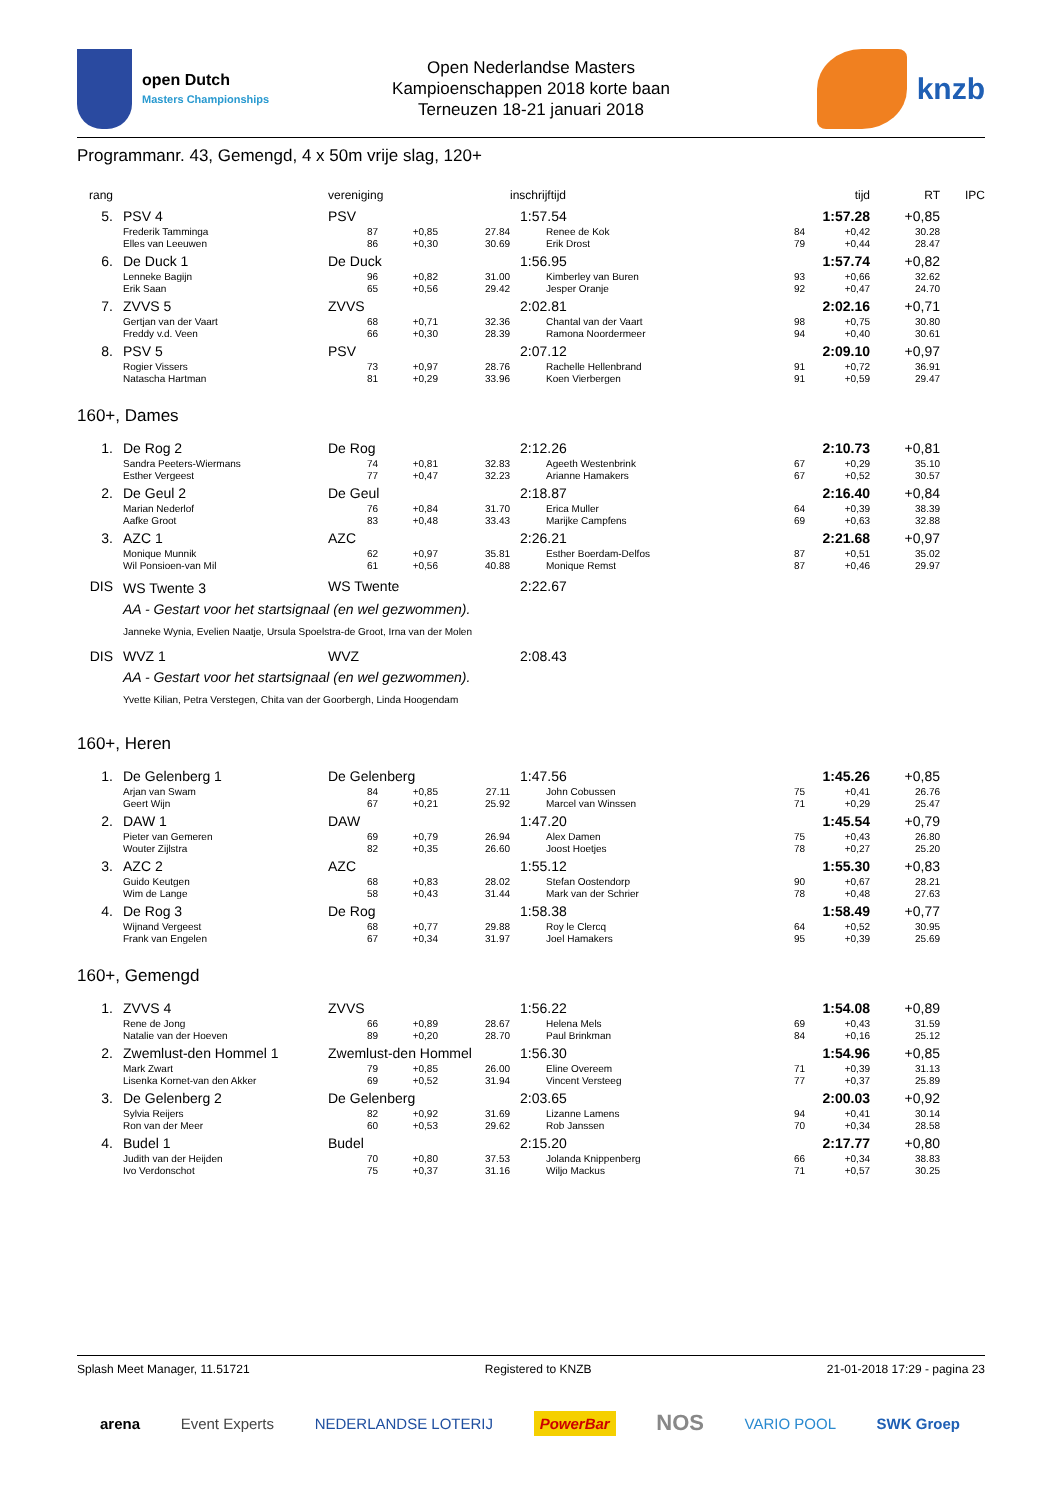open Dutch
Masters Championships
Open Nederlandse Masters
Kampioenschappen 2018 korte baan
Terneuzen 18-21 januari 2018
knzb
Programmanr. 43, Gemengd, 4 x 50m vrije slag, 120+
| rang | | vereniging | | | inschrijftijd | | tijd | RT | IPC |
| --- | --- | --- | --- | --- | --- | --- | --- | --- | --- |
| 5. | PSV 4 | PSV | | | 1:57.54 | 1:57.28 | | +0,85 | |
| | Frederik Tamminga | 87 | +0,85 | 27.84 | Renee de Kok | 84 | +0,42 | 30.28 | |
| | Elles van Leeuwen | 86 | +0,30 | 30.69 | Erik Drost | 79 | +0,44 | 28.47 | |
| 6. | De Duck 1 | De Duck | | | 1:56.95 | 1:57.74 | | +0,82 | |
| | Lenneke Bagijn | 96 | +0,82 | 31.00 | Kimberley van Buren | 93 | +0,66 | 32.62 | |
| | Erik Saan | 65 | +0,56 | 29.42 | Jesper Oranje | 92 | +0,47 | 24.70 | |
| 7. | ZVVS 5 | ZVVS | | | 2:02.81 | 2:02.16 | | +0,71 | |
| | Gertjan van der Vaart | 68 | +0,71 | 32.36 | Chantal van der Vaart | 98 | +0,75 | 30.80 | |
| | Freddy v.d. Veen | 66 | +0,30 | 28.39 | Ramona Noordermeer | 94 | +0,40 | 30.61 | |
| 8. | PSV 5 | PSV | | | 2:07.12 | 2:09.10 | | +0,97 | |
| | Rogier Vissers | 73 | +0,97 | 28.76 | Rachelle Hellenbrand | 91 | +0,72 | 36.91 | |
| | Natascha Hartman | 81 | +0,29 | 33.96 | Koen Vierbergen | 91 | +0,59 | 29.47 | |
160+, Dames
| 1. | De Rog 2 | De Rog | | | 2:12.26 | 2:10.73 | | +0,81 | |
| | Sandra Peeters-Wiermans | 74 | +0,81 | 32.83 | Ageeth Westenbrink | 67 | +0,29 | 35.10 | |
| | Esther Vergeest | 77 | +0,47 | 32.23 | Arianne Hamakers | 67 | +0,52 | 30.57 | |
| 2. | De Geul 2 | De Geul | | | 2:18.87 | 2:16.40 | | +0,84 | |
| | Marian Nederlof | 76 | +0,84 | 31.70 | Erica Muller | 64 | +0,39 | 38.39 | |
| | Aafke Groot | 83 | +0,48 | 33.43 | Marijke Campfens | 69 | +0,63 | 32.88 | |
| 3. | AZC 1 | AZC | | | 2:26.21 | 2:21.68 | | +0,97 | |
| | Monique Munnik | 62 | +0,97 | 35.81 | Esther Boerdam-Delfos | 87 | +0,51 | 35.02 | |
| | Wil Ponsioen-van Mil | 61 | +0,56 | 40.88 | Monique Remst | 87 | +0,46 | 29.97 | |
| DIS | WS Twente 3 | WS Twente | | | 2:22.67 | | | | |
| | AA - Gestart voor het startsignaal (en wel gezwommen). | | | | | | | | |
| | Janneke Wynia, Evelien Naatje, Ursula Spoelstra-de Groot, Irna van der Molen | | | | | | | | |
| DIS | WVZ 1 | WVZ | | | 2:08.43 | | | | |
| | AA - Gestart voor het startsignaal (en wel gezwommen). | | | | | | | | |
| | Yvette Kilian, Petra Verstegen, Chita van der Goorbergh, Linda Hoogendam | | | | | | | | |
160+, Heren
| 1. | De Gelenberg 1 | De Gelenberg | | | 1:47.56 | 1:45.26 | | +0,85 | |
| | Arjan van Swam | 84 | +0,85 | 27.11 | John Cobussen | 75 | +0,41 | 26.76 | |
| | Geert Wijn | 67 | +0,21 | 25.92 | Marcel van Winssen | 71 | +0,29 | 25.47 | |
| 2. | DAW 1 | DAW | | | 1:47.20 | 1:45.54 | | +0,79 | |
| | Pieter van Gemeren | 69 | +0,79 | 26.94 | Alex Damen | 75 | +0,43 | 26.80 | |
| | Wouter Zijlstra | 82 | +0,35 | 26.60 | Joost Hoetjes | 78 | +0,27 | 25.20 | |
| 3. | AZC 2 | AZC | | | 1:55.12 | 1:55.30 | | +0,83 | |
| | Guido Keutgen | 68 | +0,83 | 28.02 | Stefan Oostendorp | 90 | +0,67 | 28.21 | |
| | Wim de Lange | 58 | +0,43 | 31.44 | Mark van der Schrier | 78 | +0,48 | 27.63 | |
| 4. | De Rog 3 | De Rog | | | 1:58.38 | 1:58.49 | | +0,77 | |
| | Wijnand Vergeest | 68 | +0,77 | 29.88 | Roy le Clercq | 64 | +0,52 | 30.95 | |
| | Frank van Engelen | 67 | +0,34 | 31.97 | Joel Hamakers | 95 | +0,39 | 25.69 | |
160+, Gemengd
| 1. | ZVVS 4 | ZVVS | | | 1:56.22 | 1:54.08 | | +0,89 | |
| | Rene de Jong | 66 | +0,89 | 28.67 | Helena Mels | 69 | +0,43 | 31.59 | |
| | Natalie van der Hoeven | 89 | +0,20 | 28.70 | Paul Brinkman | 84 | +0,16 | 25.12 | |
| 2. | Zwemlust-den Hommel 1 | Zwemlust-den Hommel | | | 1:56.30 | 1:54.96 | | +0,85 | |
| | Mark Zwart | 79 | +0,85 | 26.00 | Eline Overeem | 71 | +0,39 | 31.13 | |
| | Lisenka Kornet-van den Akker | 69 | +0,52 | 31.94 | Vincent Versteeg | 77 | +0,37 | 25.89 | |
| 3. | De Gelenberg 2 | De Gelenberg | | | 2:03.65 | 2:00.03 | | +0,92 | |
| | Sylvia Reijers | 82 | +0,92 | 31.69 | Lizanne Lamens | 94 | +0,41 | 30.14 | |
| | Ron van der Meer | 60 | +0,53 | 29.62 | Rob Janssen | 70 | +0,34 | 28.58 | |
| 4. | Budel 1 | Budel | | | 2:15.20 | 2:17.77 | | +0,80 | |
| | Judith van der Heijden | 70 | +0,80 | 37.53 | Jolanda Knippenberg | 66 | +0,34 | 38.83 | |
| | Ivo Verdonschot | 75 | +0,37 | 31.16 | Wiljo Mackus | 71 | +0,57 | 30.25 | |
Splash Meet Manager, 11.51721 Registered to KNZB 21-01-2018 17:29 - pagina 23
arena Event Experts NEDERLANDSE LOTERIJ PowerBar NOS VARIO POOL SWK Groep